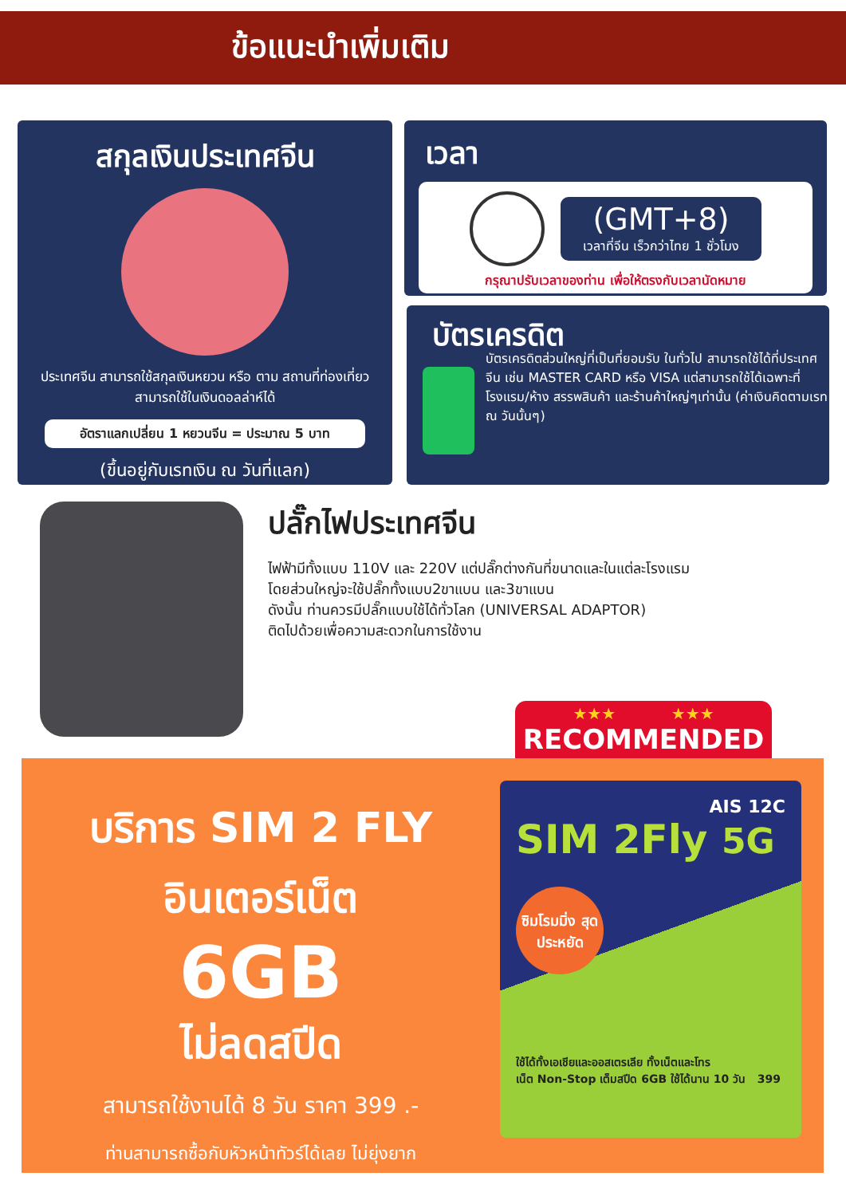ข้อแนะนำเพิ่มเติม
สกุลเงินประเทศจีน
ประเทศจีน สามารถใช้สกุลเงินหยวน หรือ ตาม สถานที่ท่องเที่ยว สามารถใช้ในเงินดอลล่าห์ได้
อัตราแลกเปลี่ยน 1 หยวนจีน = ประมาณ 5 บาท
(ขึ้นอยู่กับเรทเงิน ณ วันที่แลก)
เวลา
(GMT+8)
เวลาที่จีน เร็วกว่าไทย 1 ชั่วโมง
กรุณาปรับเวลาของท่าน เพื่อให้ตรงกับเวลานัดหมาย
บัตรเครดิต
บัตรเครดิตส่วนใหญ่ที่เป็นที่ยอมรับ ในทั่วไป สามารถใช้ได้ที่ประเทศจีน เช่น MASTER CARD หรือ VISA แต่สามารถใช้ได้เฉพาะที่โรงแรม/ห้าง สรรพสินค้า และร้านค้าใหญ่ๆเท่านั้น (ค่าเงินคิดตามเรท ณ วันนั้นๆ)
ปลั๊กไฟประเทศจีน
ไฟฟ้ามีทั้งแบบ 110V และ 220V แต่ปลั๊กต่างกันที่ขนาดและในแต่ละโรงแรม
โดยส่วนใหญ่จะใช้ปลั๊กทั้งแบบ2ขาแบน และ3ขาแบน
ดังนั้น ท่านควรมีปลั๊กแบบใช้ได้ทั่วโลก (UNIVERSAL ADAPTOR)
ติดไปด้วยเพื่อความสะดวกในการใช้งาน
★★★ ★★★
RECOMMENDED
บริการ SIM 2 FLY
อินเตอร์เน็ต
6GB
ไม่ลดสปีด
สามารถใช้งานได้ 8 วัน ราคา 399 .-
ท่านสามารถซื้อกับหัวหน้าทัวร์ได้เลย ไม่ยุ่งยาก
AIS 12C
SIM 2Fly 5G
ซิมโรมมิ่ง สุดประหยัด
ใช้ได้ทั้งเอเชียและออสเตรเลีย ทั้งเน็ตและโทร
เน็ต Non-Stop เต็มสปีด 6GB ใช้ได้นาน 10 วัน 399